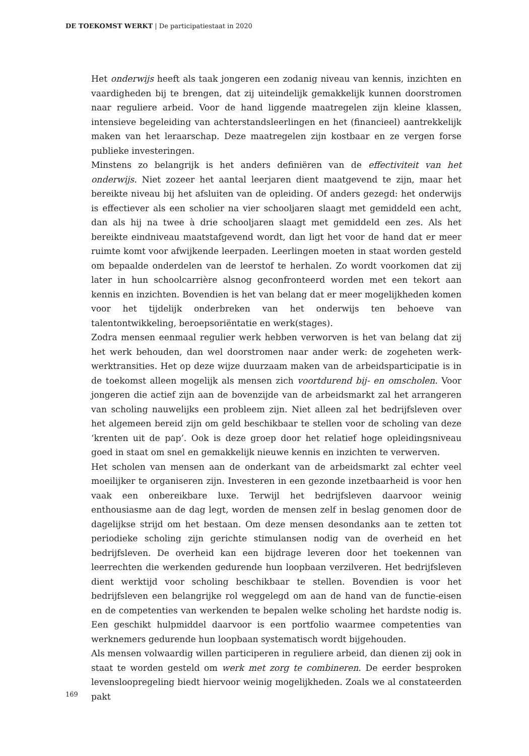DE TOEKOMST WERKT | De participatiestaat in 2020
Het onderwijs heeft als taak jongeren een zodanig niveau van kennis, inzichten en vaardigheden bij te brengen, dat zij uiteindelijk gemakkelijk kunnen doorstromen naar reguliere arbeid. Voor de hand liggende maatregelen zijn kleine klassen, intensieve begeleiding van achterstandsleerlingen en het (financieel) aantrekkelijk maken van het leraarschap. Deze maatregelen zijn kostbaar en ze vergen forse publieke investeringen.
Minstens zo belangrijk is het anders definiëren van de effectiviteit van het onderwijs. Niet zozeer het aantal leerjaren dient maatgevend te zijn, maar het bereikte niveau bij het afsluiten van de opleiding. Of anders gezegd: het onderwijs is effectiever als een scholier na vier schooljaren slaagt met gemiddeld een acht, dan als hij na twee à drie schooljaren slaagt met gemiddeld een zes. Als het bereikte eindniveau maatstafgevend wordt, dan ligt het voor de hand dat er meer ruimte komt voor afwijkende leerpaden. Leerlingen moeten in staat worden gesteld om bepaalde onderdelen van de leerstof te herhalen. Zo wordt voorkomen dat zij later in hun schoolcarrière alsnog geconfronteerd worden met een tekort aan kennis en inzichten. Bovendien is het van belang dat er meer mogelijkheden komen voor het tijdelijk onderbreken van het onderwijs ten behoeve van talentontwikkeling, beroepsoriëntatie en werk(stages).
Zodra mensen eenmaal regulier werk hebben verworven is het van belang dat zij het werk behouden, dan wel doorstromen naar ander werk: de zogeheten werk-werktransities. Het op deze wijze duurzaam maken van de arbeidsparticipatie is in de toekomst alleen mogelijk als mensen zich voortdurend bij- en omscholen. Voor jongeren die actief zijn aan de bovenzijde van de arbeidsmarkt zal het arrangeren van scholing nauwelijks een probleem zijn. Niet alleen zal het bedrijfsleven over het algemeen bereid zijn om geld beschikbaar te stellen voor de scholing van deze ‘krenten uit de pap’. Ook is deze groep door het relatief hoge opleidingsniveau goed in staat om snel en gemakkelijk nieuwe kennis en inzichten te verwerven.
Het scholen van mensen aan de onderkant van de arbeidsmarkt zal echter veel moeilijker te organiseren zijn. Investeren in een gezonde inzetbaarheid is voor hen vaak een onbereikbare luxe. Terwijl het bedrijfsleven daarvoor weinig enthousiasme aan de dag legt, worden de mensen zelf in beslag genomen door de dagelijkse strijd om het bestaan. Om deze mensen desondanks aan te zetten tot periodieke scholing zijn gerichte stimulansen nodig van de overheid en het bedrijfsleven. De overheid kan een bijdrage leveren door het toekennen van leerrechten die werkenden gedurende hun loopbaan verzilveren. Het bedrijfsleven dient werktijd voor scholing beschikbaar te stellen. Bovendien is voor het bedrijfsleven een belangrijke rol weggelegd om aan de hand van de functie-eisen en de competenties van werkenden te bepalen welke scholing het hardste nodig is. Een geschikt hulpmiddel daarvoor is een portfolio waarmee competenties van werknemers gedurende hun loopbaan systematisch wordt bijgehouden.
Als mensen volwaardig willen participeren in reguliere arbeid, dan dienen zij ook in staat te worden gesteld om werk met zorg te combineren. De eerder besproken levensloopregeling biedt hiervoor weinig mogelijkheden. Zoals we al constateerden pakt
169